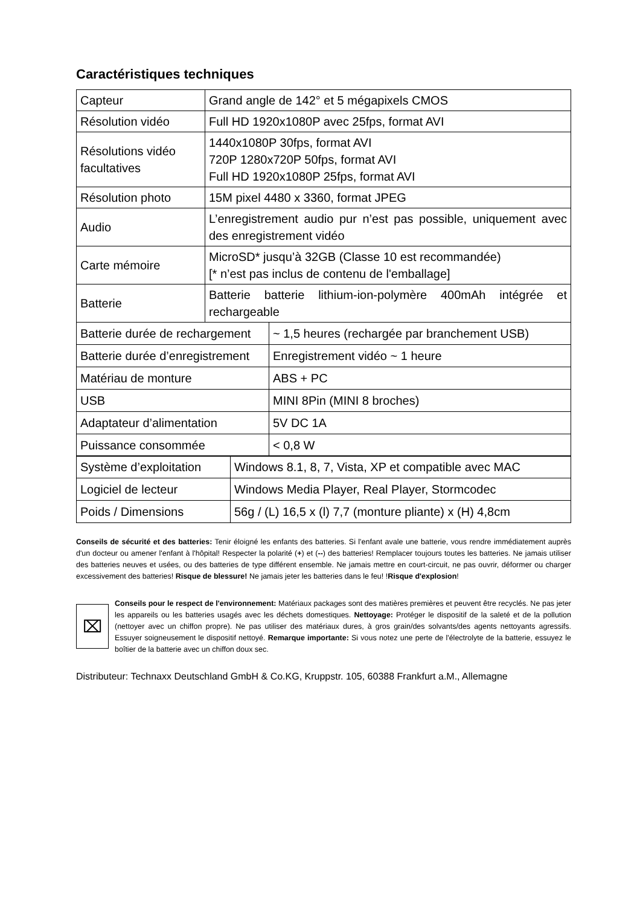Caractéristiques techniques
| Capteur | Grand angle de 142° et 5 mégapixels CMOS |
| Résolution vidéo | Full HD 1920x1080P avec 25fps, format AVI |
| Résolutions vidéo facultatives | 1440x1080P 30fps, format AVI 720P 1280x720P 50fps, format AVI Full HD 1920x1080P 25fps, format AVI |
| Résolution photo | 15M pixel 4480 x 3360, format JPEG |
| Audio | L’enregistrement audio pur n’est pas possible, uniquement avec des enregistrement vidéo |
| Carte mémoire | MicroSD* jusqu’à 32GB (Classe 10 est recommandée) [* n’est pas inclus de contenu de l'emballage] |
| Batterie | Batterie batterie lithium-ion-polymère 400mAh intégrée et rechargeable |
| Batterie durée de rechargement | ~ 1,5 heures (rechargée par branchement USB) |
| Batterie durée d’enregistrement | Enregistrement vidéo ~ 1 heure |
| Matériau de monture | ABS + PC |
| USB | MINI 8Pin (MINI 8 broches) |
| Adaptateur d’alimentation | 5V DC 1A |
| Puissance consommée | < 0,8 W |
| Système d’exploitation | Windows 8.1, 8, 7, Vista, XP et compatible avec MAC |
| Logiciel de lecteur | Windows Media Player, Real Player, Stormcodec |
| Poids / Dimensions | 56g / (L) 16,5 x (l) 7,7 (monture pliante) x (H) 4,8cm |
Conseils de sécurité et des batteries: Tenir éloigné les enfants des batteries. Si l'enfant avale une batterie, vous rendre immédiatement auprès d'un docteur ou amener l'enfant à l'hôpital! Respecter la polarité (+) et (--) des batteries! Remplacer toujours toutes les batteries. Ne jamais utiliser des batteries neuves et usées, ou des batteries de type différent ensemble. Ne jamais mettre en court-circuit, ne pas ouvrir, déformer ou charger excessivement des batteries! Risque de blessure! Ne jamais jeter les batteries dans le feu! !Risque d'explosion!
⌧
Conseils pour le respect de l'environnement: Matériaux packages sont des matières premières et peuvent être recyclés. Ne pas jeter les appareils ou les batteries usagés avec les déchets domestiques. Nettoyage: Protéger le dispositif de la saleté et de la pollution (nettoyer avec un chiffon propre). Ne pas utiliser des matériaux dures, à gros grain/des solvants/des agents nettoyants agressifs. Essuyer soigneusement le dispositif nettoyé. Remarque importante: Si vous notez une perte de l'électrolyte de la batterie, essuyez le boîtier de la batterie avec un chiffon doux sec.
Distributeur: Technaxx Deutschland GmbH & Co.KG, Kruppstr. 105, 60388 Frankfurt a.M., Allemagne